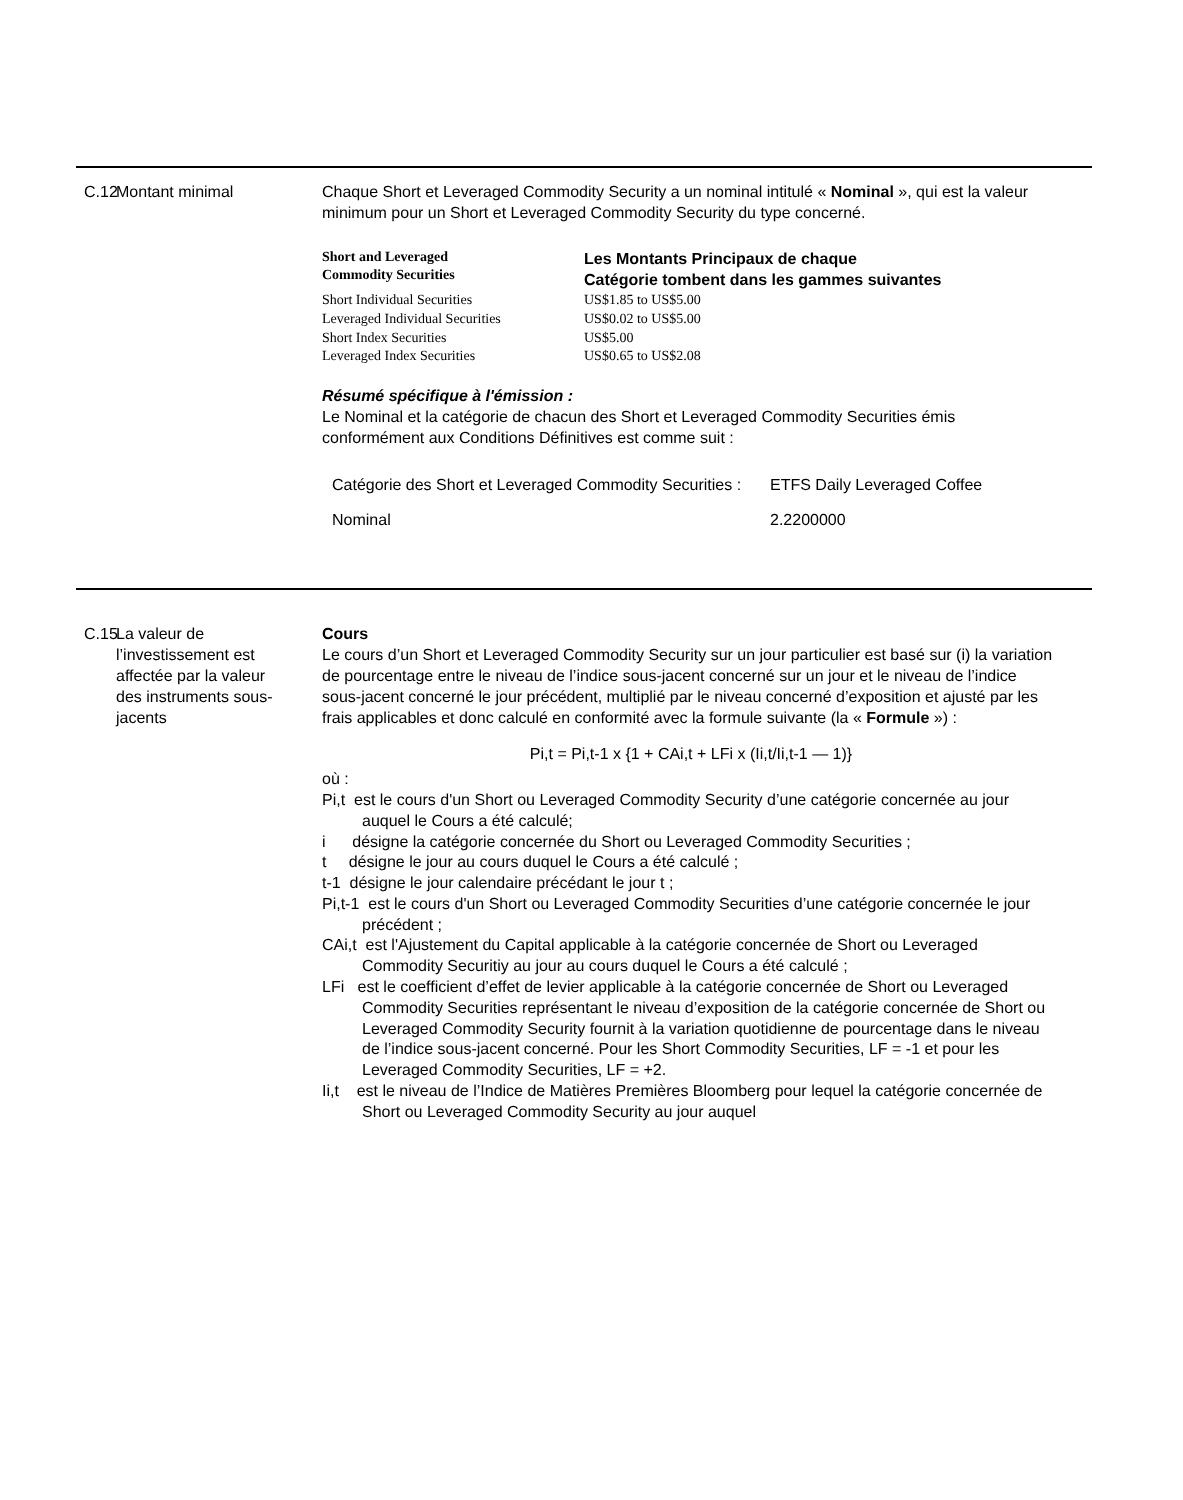C.12
Montant minimal Chaque Short et Leveraged Commodity Security a un nominal intitulé « Nominal », qui est la valeur minimum pour un Short et Leveraged Commodity Security du type concerné.
| Short and Leveraged Commodity Securities | Les Montants Principaux de chaque Catégorie tombent dans les gammes suivantes |
| --- | --- |
| Short Individual Securities | US$1.85 to US$5.00 |
| Leveraged Individual Securities | US$0.02 to US$5.00 |
| Short Index Securities | US$5.00 |
| Leveraged Index Securities | US$0.65 to US$2.08 |
Résumé spécifique à l'émission :
Le Nominal et la catégorie de chacun des Short et Leveraged Commodity Securities émis conformément aux Conditions Définitives est comme suit :
| Catégorie des Short et Leveraged Commodity Securities : | ETFS Daily Leveraged Coffee |
| Nominal | 2.2200000 |
C.15
La valeur de l’investissement est affectée par la valeur des instruments sous-jacents
Cours
Le cours d’un Short et Leveraged Commodity Security sur un jour particulier est basé sur (i) la variation de pourcentage entre le niveau de l’indice sous-jacent concerné sur un jour et le niveau de l’indice sous-jacent concerné le jour précédent, multiplié par le niveau concerné d’exposition et ajusté par les frais applicables et donc calculé en conformité avec la formule suivante (la « Formule ») :
Pi,t = Pi,t-1 x {1 + CAi,t + LFi x (Ii,t/Ii,t-1 — 1)}
où :
Pi,t est le cours d'un Short ou Leveraged Commodity Security d’une catégorie concernée au jour auquel le Cours a été calculé;
i désigne la catégorie concernée du Short ou Leveraged Commodity Securities ;
t désigne le jour au cours duquel le Cours a été calculé ;
t-1 désigne le jour calendaire précédant le jour t ;
Pi,t-1 est le cours d'un Short ou Leveraged Commodity Securities d’une catégorie concernée le jour précédent ;
CAi,t est l'Ajustement du Capital applicable à la catégorie concernée de Short ou Leveraged Commodity Securitiy au jour au cours duquel le Cours a été calculé ;
LFi est le coefficient d’effet de levier applicable à la catégorie concernée de Short ou Leveraged Commodity Securities représentant le niveau d’exposition de la catégorie concernée de Short ou Leveraged Commodity Security fournit à la variation quotidienne de pourcentage dans le niveau de l’indice sous-jacent concerné. Pour les Short Commodity Securities, LF = -1 et pour les Leveraged Commodity Securities, LF = +2.
Ii,t est le niveau de l’Indice de Matières Premières Bloomberg pour lequel la catégorie concernée de Short ou Leveraged Commodity Security au jour auquel